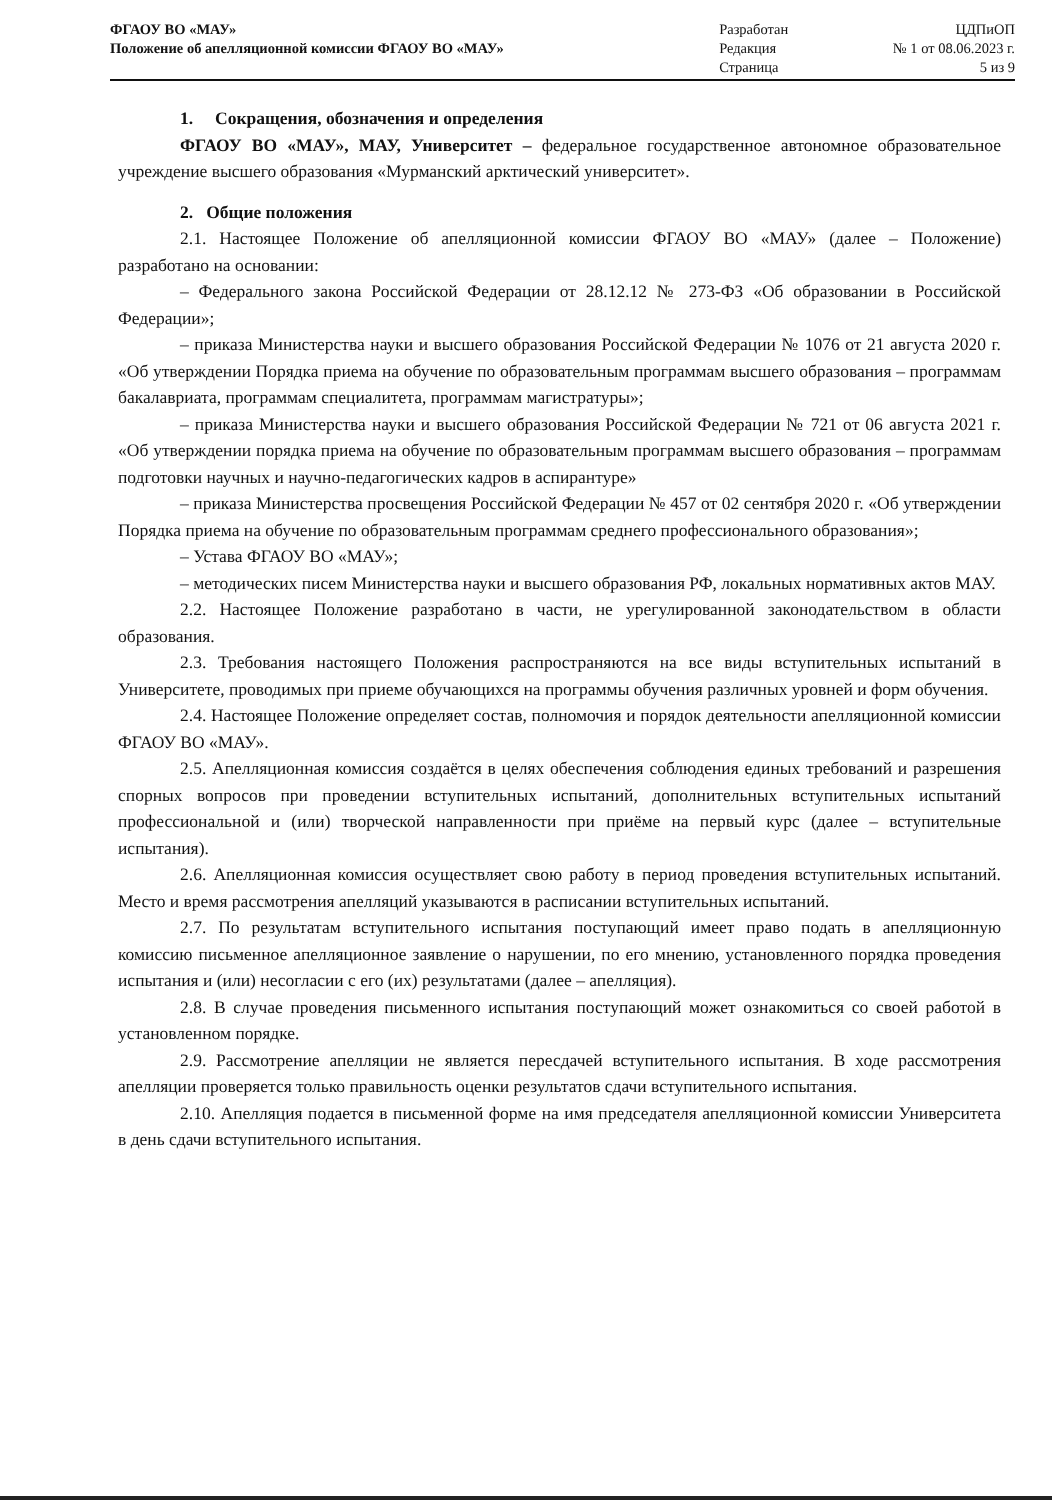| ФГАОУ ВО «МАУ» Положение об апелляционной комиссии ФГАОУ ВО «МАУ» | Разработан Редакция Страница | ЦДПиОП № 1 от 08.06.2023 г. 5 из 9 |
1. Сокращения, обозначения и определения
ФГАОУ ВО «МАУ», МАУ, Университет – федеральное государственное автономное образовательное учреждение высшего образования «Мурманский арктический университет».
2. Общие положения
2.1. Настоящее Положение об апелляционной комиссии ФГАОУ ВО «МАУ» (далее – Положение) разработано на основании:
– Федерального закона Российской Федерации от 28.12.12 № 273-ФЗ «Об образовании в Российской Федерации»;
– приказа Министерства науки и высшего образования Российской Федерации № 1076 от 21 августа 2020 г. «Об утверждении Порядка приема на обучение по образовательным программам высшего образования – программам бакалавриата, программам специалитета, программам магистратуры»;
– приказа Министерства науки и высшего образования Российской Федерации № 721 от 06 августа 2021 г. «Об утверждении порядка приема на обучение по образовательным программам высшего образования – программам подготовки научных и научно-педагогических кадров в аспирантуре»
– приказа Министерства просвещения Российской Федерации № 457 от 02 сентября 2020 г. «Об утверждении Порядка приема на обучение по образовательным программам среднего профессионального образования»;
– Устава ФГАОУ ВО «МАУ»;
– методических писем Министерства науки и высшего образования РФ, локальных нормативных актов МАУ.
2.2. Настоящее Положение разработано в части, не урегулированной законодательством в области образования.
2.3. Требования настоящего Положения распространяются на все виды вступительных испытаний в Университете, проводимых при приеме обучающихся на программы обучения различных уровней и форм обучения.
2.4. Настоящее Положение определяет состав, полномочия и порядок деятельности апелляционной комиссии ФГАОУ ВО «МАУ».
2.5. Апелляционная комиссия создаётся в целях обеспечения соблюдения единых требований и разрешения спорных вопросов при проведении вступительных испытаний, дополнительных вступительных испытаний профессиональной и (или) творческой направленности при приёме на первый курс (далее – вступительные испытания).
2.6. Апелляционная комиссия осуществляет свою работу в период проведения вступительных испытаний. Место и время рассмотрения апелляций указываются в расписании вступительных испытаний.
2.7. По результатам вступительного испытания поступающий имеет право подать в апелляционную комиссию письменное апелляционное заявление о нарушении, по его мнению, установленного порядка проведения испытания и (или) несогласии с его (их) результатами (далее – апелляция).
2.8. В случае проведения письменного испытания поступающий может ознакомиться со своей работой в установленном порядке.
2.9. Рассмотрение апелляции не является пересдачей вступительного испытания. В ходе рассмотрения апелляции проверяется только правильность оценки результатов сдачи вступительного испытания.
2.10. Апелляция подается в письменной форме на имя председателя апелляционной комиссии Университета в день сдачи вступительного испытания.